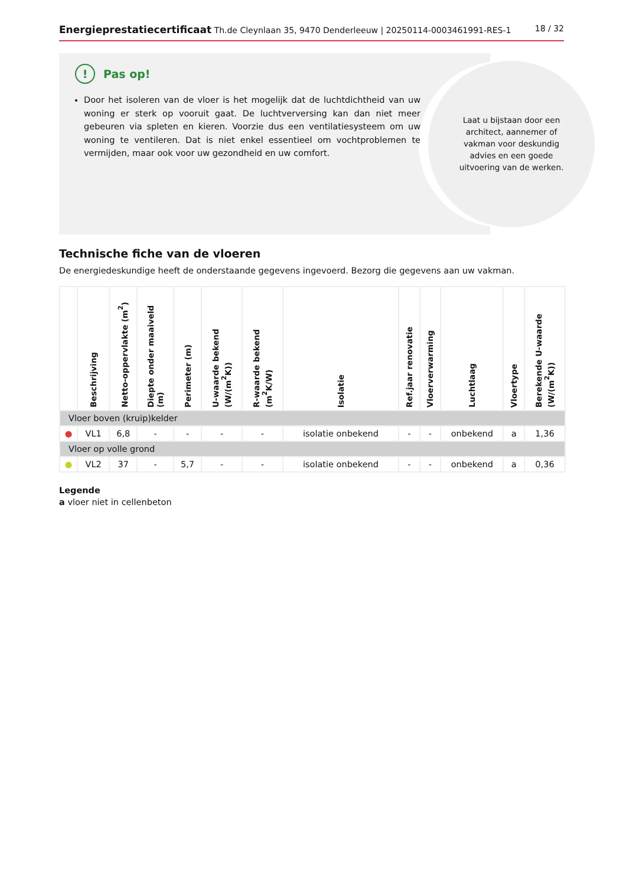Energieprestatiecertificaat Th.de Cleynlaan 35, 9470 Denderleeuw | 20250114-0003461991-RES-1
18 / 32
Laat u bijstaan door een architect, aannemer of vakman voor deskundig advies en een goede uitvoering van de werken.
! Pas op!
Door het isoleren van de vloer is het mogelijk dat de luchtdichtheid van uw woning er sterk op vooruit gaat. De luchtverversing kan dan niet meer gebeuren via spleten en kieren. Voorzie dus een ventilatiesysteem om uw woning te ventileren. Dat is niet enkel essentieel om vochtproblemen te vermijden, maar ook voor uw gezondheid en uw comfort.
Technische fiche van de vloeren
De energiedeskundige heeft de onderstaande gegevens ingevoerd. Bezorg die gegevens aan uw vakman.
| | Beschrijving | Netto-oppervlakte (m<sup>2</sup>) | Diepte onder maaiveld (m) | Perimeter (m) | U-waarde bekend (W/(m<sup>2</sup>K)) | R-waarde bekend (m<sup>2</sup>K/W) | Isolatie | Ref.jaar renovatie | Vloerverwarming | Luchtlaag | Vloertype | Berekende U-waarde (W/(m<sup>2</sup>K)) |
| --- | --- | --- | --- | --- | --- | --- | --- | --- | --- | --- | --- | --- |
| Vloer boven (kruip)kelder | | | | | | | | | | | | |
| ● | VL1 | 6,8 | - | - | - | - | isolatie onbekend | - | - | onbekend | a | 1,36 |
| Vloer op volle grond | | | | | | | | | | | | |
| ● | VL2 | 37 | - | 5,7 | - | - | isolatie onbekend | - | - | onbekend | a | 0,36 |
Legende
a vloer niet in cellenbeton